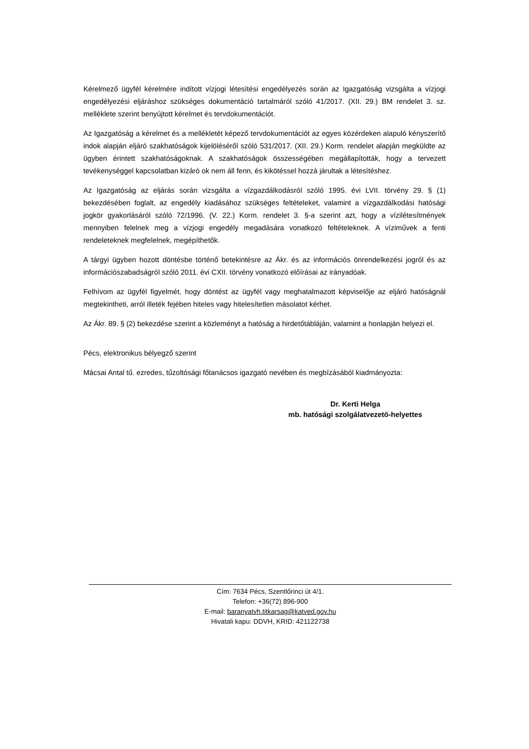Kérelmező ügyfél kérelmére indított vízjogi létesítési engedélyezés során az Igazgatóság vizsgálta a vízjogi engedélyezési eljáráshoz szükséges dokumentáció tartalmáról szóló 41/2017. (XII. 29.) BM rendelet 3. sz. melléklete szerint benyújtott kérelmet és tervdokumentációt.
Az Igazgatóság a kérelmet és a mellékletét képező tervdokumentációt az egyes közérdeken alapuló kényszerítő indok alapján eljáró szakhatóságok kijelöléséről szóló 531/2017. (XII. 29.) Korm. rendelet alapján megküldte az ügyben érintett szakhatóságoknak. A szakhatóságok összességében megállapították, hogy a tervezett tevékenységgel kapcsolatban kizáró ok nem áll fenn, és kikötéssel hozzá járultak a létesítéshez.
Az Igazgatóság az eljárás során vizsgálta a vízgazdálkodásról szóló 1995. évi LVII. törvény 29. § (1) bekezdésében foglalt, az engedély kiadásához szükséges feltételeket, valamint a vízgazdálkodási hatósági jogkör gyakorlásáról szóló 72/1996. (V. 22.) Korm. rendelet 3. §-a szerint azt, hogy a vízilétesítmények mennyiben felelnek meg a vízjogi engedély megadására vonatkozó feltételeknek. A víziművek a fenti rendeleteknek megfelelnek, megépíthetők.
A tárgyi ügyben hozott döntésbe történő betekintésre az Ákr. és az információs önrendelkezési jogról és az információszabadságról szóló 2011. évi CXII. törvény vonatkozó előírásai az irányadóak.
Felhívom az ügyfél figyelmét, hogy döntést az ügyfél vagy meghatalmazott képviselője az eljáró hatóságnál megtekintheti, arról illeték fejében hiteles vagy hitelesítetlen másolatot kérhet.
Az Ákr. 89. § (2) bekezdése szerint a közleményt a hatóság a hirdetőtábláján, valamint a honlapján helyezi el.
Pécs, elektronikus bélyegző szerint
Mácsai Antal tű. ezredes, tűzoltósági főtanácsos igazgató nevében és megbízásából kiadmányozta:
Dr. Kerti Helga
mb. hatósági szolgálatvezető-helyettes
Cím: 7634 Pécs, Szentlőrinci út 4/1.
Telefon: +36(72) 896-900
E-mail: baranyatvh.titkarsag@katved.gov.hu
Hivatali kapu: DDVH, KRID: 421122738